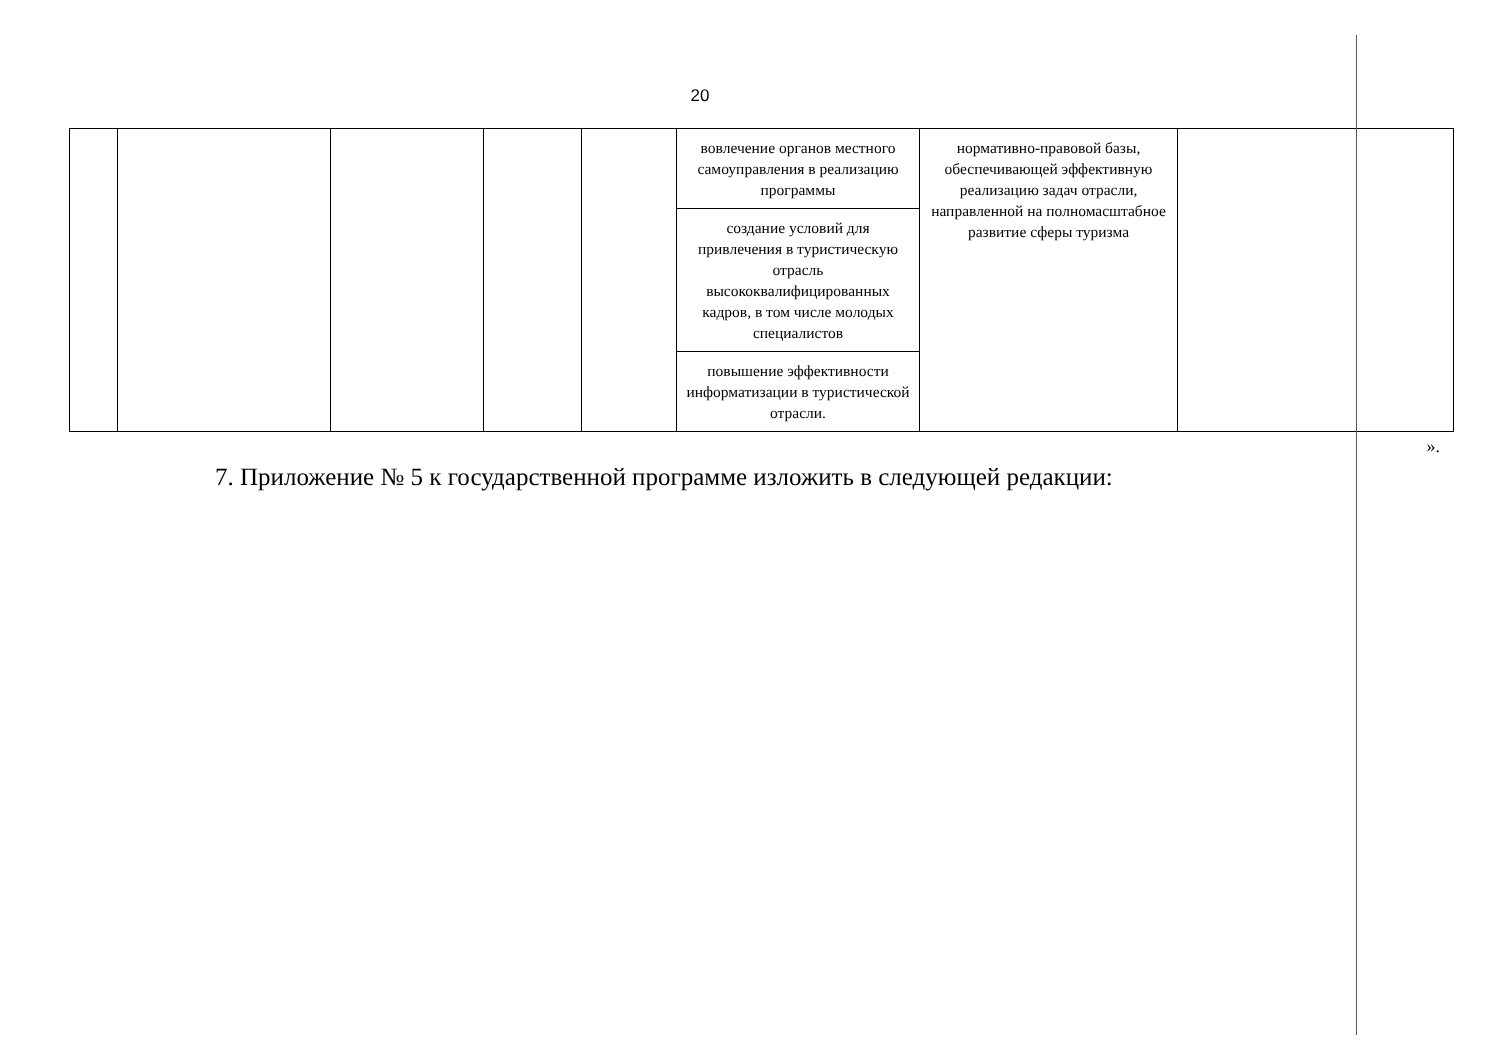20
| | | | | | вовлечение органов местного самоуправления в реализацию программы | нормативно-правовой базы, обеспечивающей эффективную реализацию задач отрасли, направленной на полномасштабное развитие сферы туризма | |
| | | | | | создание условий для привлечения в туристическую отрасль высококвалифицированных кадров, в том числе молодых специалистов | | |
| | | | | | повышение эффективности информатизации в туристической отрасли. | | |
».
7. Приложение № 5 к государственной программе изложить в следующей редакции: